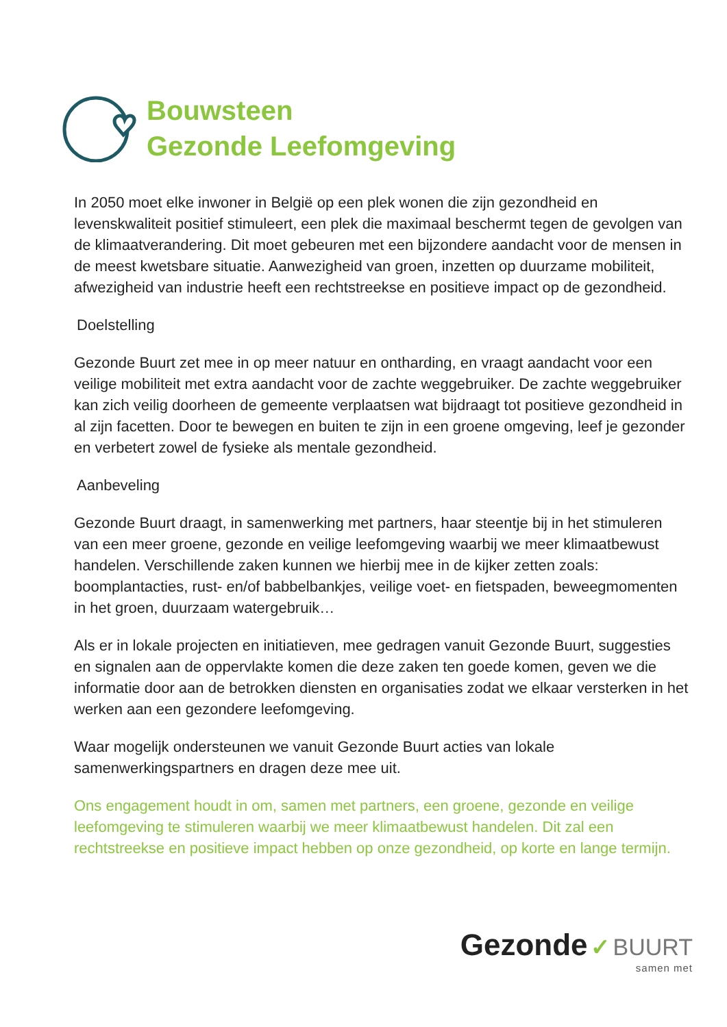Bouwsteen
Gezonde Leefomgeving
In 2050 moet elke inwoner in België op een plek wonen die zijn gezondheid en levenskwaliteit positief stimuleert, een plek die maximaal beschermt tegen de gevolgen van de klimaatverandering. Dit moet gebeuren met een bijzondere aandacht voor de mensen in de meest kwetsbare situatie. Aanwezigheid van groen, inzetten op duurzame mobiliteit, afwezigheid van industrie heeft een rechtstreekse en positieve impact op de gezondheid.
Doelstelling
Gezonde Buurt zet mee in op meer natuur en ontharding, en vraagt aandacht voor een veilige mobiliteit met extra aandacht voor de zachte weggebruiker. De zachte weggebruiker kan zich veilig doorheen de gemeente verplaatsen wat bijdraagt tot positieve gezondheid in al zijn facetten. Door te bewegen en buiten te zijn in een groene omgeving, leef je gezonder en verbetert zowel de fysieke als mentale gezondheid.
Aanbeveling
Gezonde Buurt draagt, in samenwerking met partners, haar steentje bij in het stimuleren van een meer groene, gezonde en veilige leefomgeving waarbij we meer klimaatbewust handelen. Verschillende zaken kunnen we hierbij mee in de kijker zetten zoals: boomplantacties, rust- en/of babbelbankjes, veilige voet- en fietspaden, beweegmomenten in het groen, duurzaam watergebruik…
Als er in lokale projecten en initiatieven, mee gedragen vanuit Gezonde Buurt, suggesties en signalen aan de oppervlakte komen die deze zaken ten goede komen, geven we die informatie door aan de betrokken diensten en organisaties zodat we elkaar versterken in het werken aan een gezondere leefomgeving.
Waar mogelijk ondersteunen we vanuit Gezonde Buurt acties van lokale samenwerkingspartners en dragen deze mee uit.
Ons engagement houdt in om, samen met partners, een groene, gezonde en veilige leefomgeving te stimuleren waarbij we meer klimaatbewust handelen. Dit zal een rechtstreekse en positieve impact hebben op onze gezondheid, op korte en lange termijn.
Gezonde ✓ BUURT
samen met